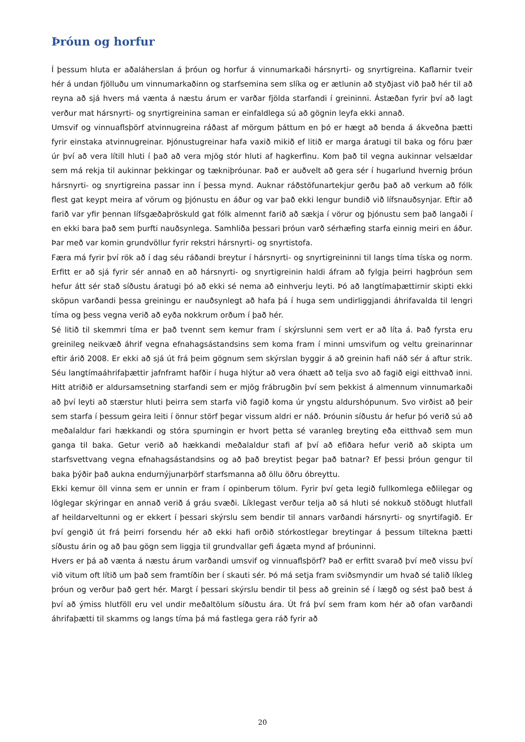Þróun og horfur
Í þessum hluta er aðaláherslan á þróun og horfur á vinnumarkaði hársnyrti- og snyrtigreina. Kaflarnir tveir hér á undan fjölluðu um vinnumarkaðinn og starfsemina sem slíka og er ætlunin að styðjast við það hér til að reyna að sjá hvers má vænta á næstu árum er varðar fjölda starfandi í greininni. Ástæðan fyrir því að lagt verður mat hársnyrti- og snyrtigreinina saman er einfaldlega sú að gögnin leyfa ekki annað.
Umsvif og vinnuaflsþörf atvinnugreina ráðast af mörgum þáttum en þó er hægt að benda á ákveðna þætti fyrir einstaka atvinnugreinar. Þjónustugreinar hafa vaxið mikið ef litið er marga áratugi til baka og fóru þær úr því að vera lítill hluti í það að vera mjög stór hluti af hagkerfinu. Kom það til vegna aukinnar velsældar sem má rekja til aukinnar þekkingar og tækniþróunar. Það er auðvelt að gera sér í hugarlund hvernig þróun hársnyrti- og snyrtigreina passar inn í þessa mynd. Auknar ráðstöfunartekjur gerðu það að verkum að fólk flest gat keypt meira af vörum og þjónustu en áður og var það ekki lengur bundið við lífsnauðsynjar. Eftir að farið var yfir þennan lífsgæðaþröskuld gat fólk almennt farið að sækja í vörur og þjónustu sem það langaði í en ekki bara það sem þurfti nauðsynlega. Samhliða þessari þróun varð sérhæfing starfa einnig meiri en áður. Þar með var komin grundvöllur fyrir rekstri hársnyrti- og snyrtistofa.
Færa má fyrir því rök að í dag séu ráðandi breytur í hársnyrti- og snyrtigreininni til langs tíma tíska og norm. Erfitt er að sjá fyrir sér annað en að hársnyrti- og snyrtigreinin haldi áfram að fylgja þeirri hagþróun sem hefur átt sér stað síðustu áratugi þó að ekki sé nema að einhverju leyti. Þó að langtímaþættirnir skipti ekki sköpun varðandi þessa greiningu er nauðsynlegt að hafa þá í huga sem undirliggjandi áhrifavalda til lengri tíma og þess vegna verið að eyða nokkrum orðum í það hér.
Sé litið til skemmri tíma er það tvennt sem kemur fram í skýrslunni sem vert er að líta á. Það fyrsta eru greinileg neikvæð áhrif vegna efnahagsástandsins sem koma fram í minni umsvifum og veltu greinarinnar eftir árið 2008. Er ekki að sjá út frá þeim gögnum sem skýrslan byggir á að greinin hafi náð sér á aftur strik. Séu langtímaáhrifaþættir jafnframt hafðir í huga hlýtur að vera óhætt að telja svo að fagið eigi eitthvað inni. Hitt atriðið er aldursamsetning starfandi sem er mjög frábrugðin því sem þekkist á almennum vinnumarkaði að því leyti að stærstur hluti þeirra sem starfa við fagið koma úr yngstu aldurshópunum. Svo virðist að þeir sem starfa í þessum geira leiti í önnur störf þegar vissum aldri er náð. Þróunin síðustu ár hefur þó verið sú að meðalaldur fari hækkandi og stóra spurningin er hvort þetta sé varanleg breyting eða eitthvað sem mun ganga til baka. Getur verið að hækkandi meðalaldur stafi af því að efiðara hefur verið að skipta um starfsvettvang vegna efnahagsástandsins og að það breytist þegar það batnar? Ef þessi þróun gengur til baka þýðir það aukna endurnýjunarþörf starfsmanna að öllu öðru óbreyttu.
Ekki kemur öll vinna sem er unnin er fram í opinberum tölum. Fyrir því geta legið fullkomlega eðlilegar og löglegar skýringar en annað verið á gráu svæði. Líklegast verður telja að sá hluti sé nokkuð stöðugt hlutfall af heildarveltunni og er ekkert í þessari skýrslu sem bendir til annars varðandi hársnyrti- og snyrtifagið. Er því gengið út frá þeirri forsendu hér að ekki hafi orðið stórkostlegar breytingar á þessum tiltekna þætti síðustu árin og að þau gögn sem liggja til grundvallar gefi ágæta mynd af þróuninni.
Hvers er þá að vænta á næstu árum varðandi umsvif og vinnuaflsþörf? Það er erfitt svarað því með vissu því við vitum oft lítið um það sem framtíðin ber í skauti sér. Þó má setja fram sviðsmyndir um hvað sé talið líkleg þróun og verður það gert hér. Margt í þessari skýrslu bendir til þess að greinin sé í lægð og sést það best á því að ýmiss hlutföll eru vel undir meðaltölum síðustu ára. Út frá því sem fram kom hér að ofan varðandi áhrifaþætti til skamms og langs tíma þá má fastlega gera ráð fyrir að
20